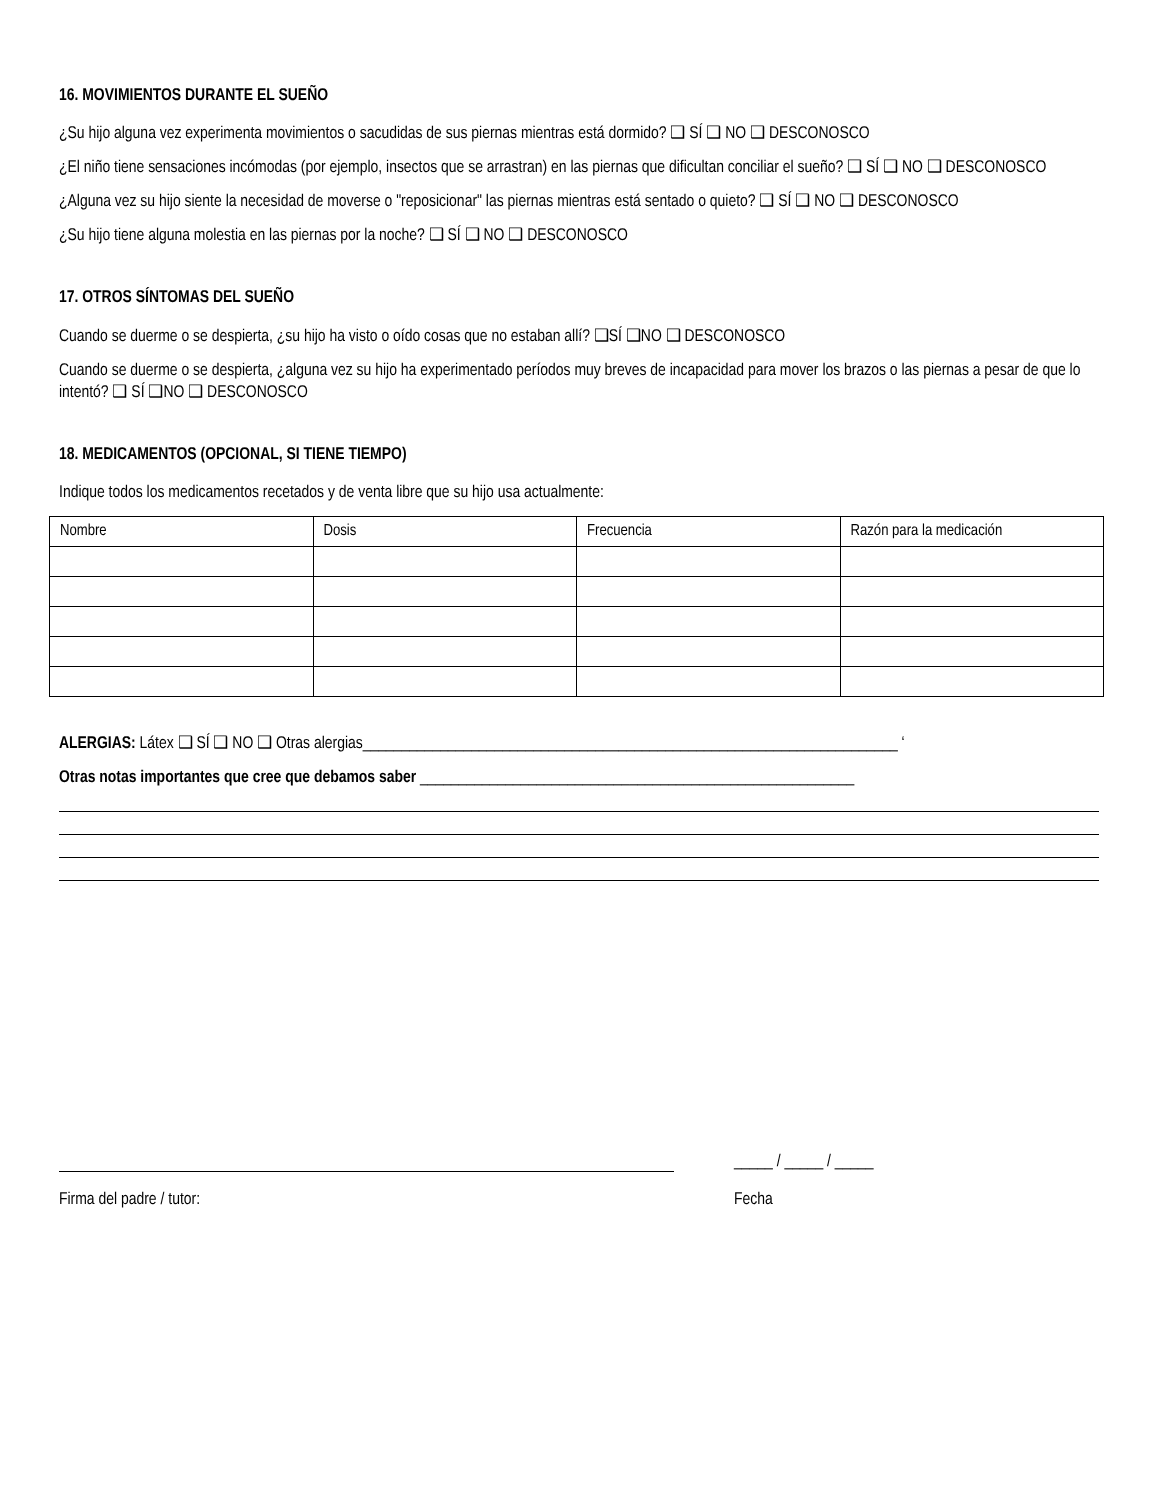16. MOVIMIENTOS DURANTE EL SUEÑO
¿Su hijo alguna vez experimenta movimientos o sacudidas de sus piernas mientras está dormido? ❑ SÍ ❑ NO ❑ DESCONOSCO
¿El niño tiene sensaciones incómodas (por ejemplo, insectos que se arrastran) en las piernas que dificultan conciliar el sueño? ❑ SÍ ❑ NO ❑ DESCONOSCO
¿Alguna vez su hijo siente la necesidad de moverse o "reposicionar" las piernas mientras está sentado o quieto? ❑ SÍ ❑ NO ❑ DESCONOSCO
¿Su hijo tiene alguna molestia en las piernas por la noche? ❑ SÍ ❑ NO ❑ DESCONOSCO
17. OTROS SÍNTOMAS DEL SUEÑO
Cuando se duerme o se despierta, ¿su hijo ha visto o oído cosas que no estaban allí? ❑SÍ ❑NO ❑ DESCONOSCO
Cuando se duerme o se despierta, ¿alguna vez su hijo ha experimentado períodos muy breves de incapacidad para mover los brazos o las piernas a pesar de que lo intentó? ❑ SÍ ❑NO ❑ DESCONOSCO
18. MEDICAMENTOS (OPCIONAL, SI TIENE TIEMPO)
Indique todos los medicamentos recetados y de venta libre que su hijo usa actualmente:
| Nombre | Dosis | Frecuencia | Razón para la medicación |
| --- | --- | --- | --- |
ALERGIAS: Látex ❑ SÍ ❑ NO ❑ Otras alergias_____________________________________________________________________ ‘
Otras notas importantes que cree que debamos saber ________________________________________________________
_____ / _____ / _____
Firma del padre / tutor: Fecha